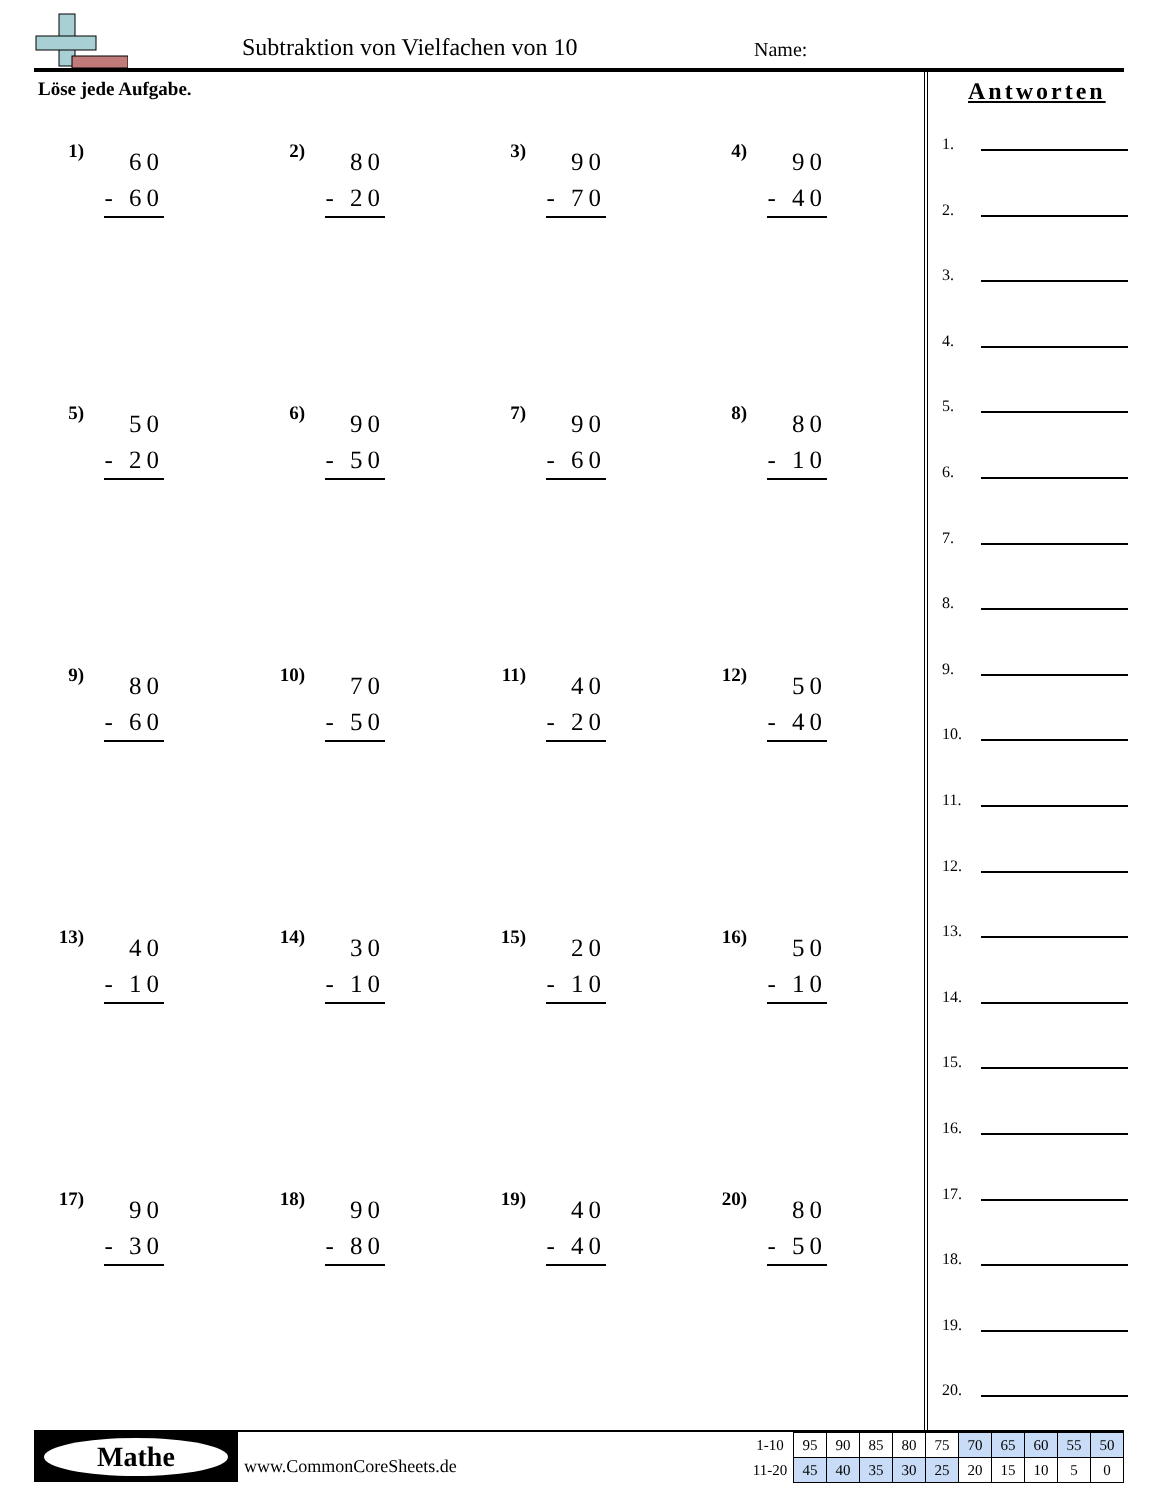Subtraktion von Vielfachen von 10
Name:
Löse jede Aufgabe.
1)
60
- 60
2)
80
- 20
3)
90
- 70
4)
90
- 40
5)
50
- 20
6)
90
- 50
7)
90
- 60
8)
80
- 10
9)
80
- 60
10)
70
- 50
11)
40
- 20
12)
50
- 40
13)
40
- 10
14)
30
- 10
15)
20
- 10
16)
50
- 10
17)
90
- 30
18)
90
- 80
19)
40
- 40
20)
80
- 50
Antworten
1.
2.
3.
4.
5.
6.
7.
8.
9.
10.
11.
12.
13.
14.
15.
16.
17.
18.
19.
20.
Mathe
www.CommonCoreSheets.de
| 1-10 | 95 | 90 | 85 | 80 | 75 | 70 | 65 | 60 | 55 | 50 |
| 11-20 | 45 | 40 | 35 | 30 | 25 | 20 | 15 | 10 | 5 | 0 |